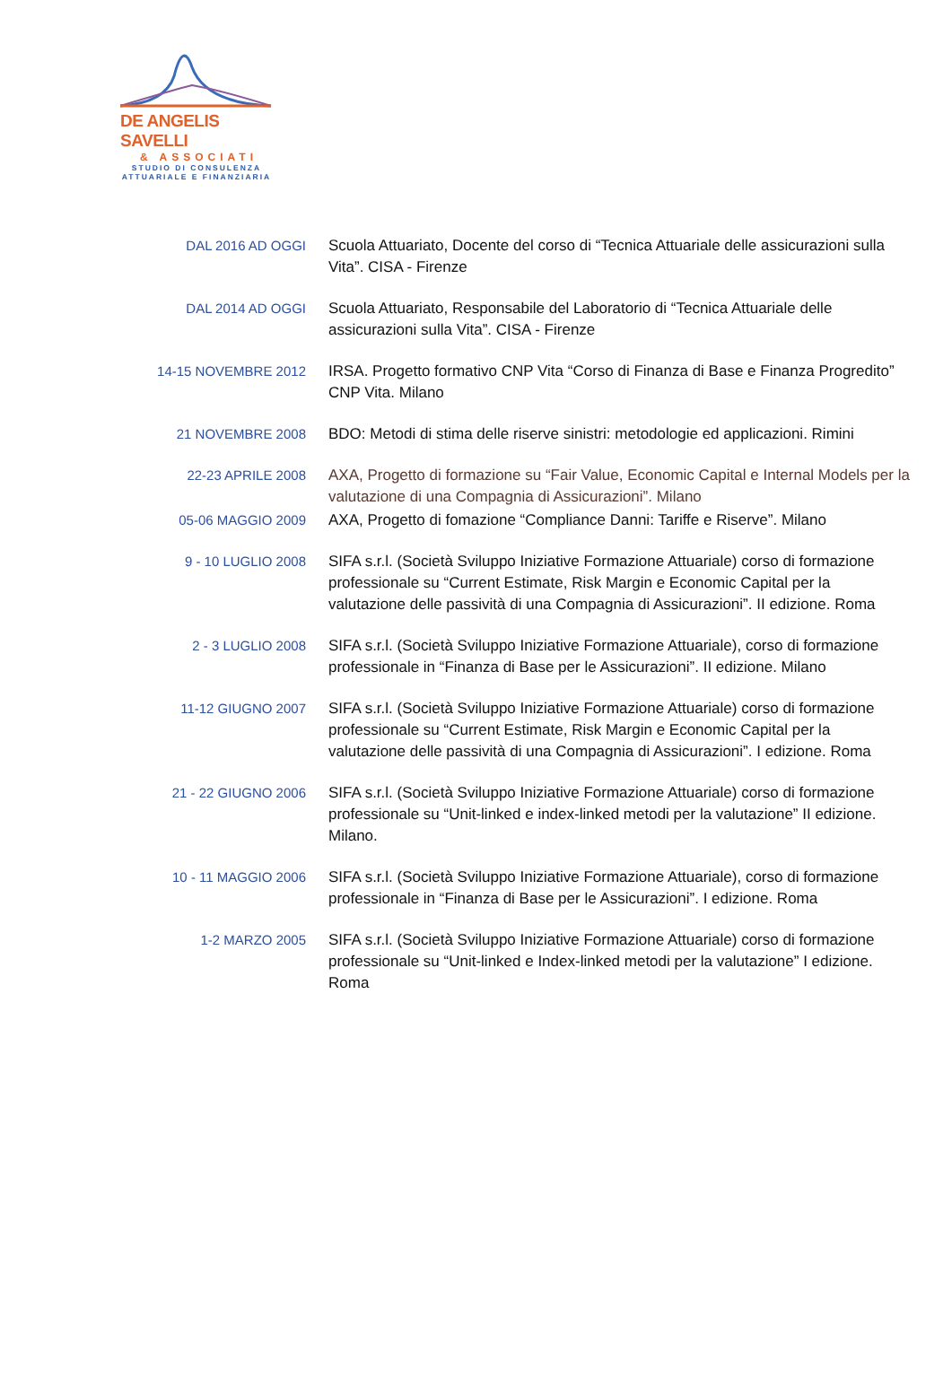DE ANGELIS SAVELLI
& ASSOCIATI
STUDIO DI CONSULENZA
ATTUARIALE E FINANZIARIA
DAL 2016 AD OGGI
Scuola Attuariato, Docente del corso di “Tecnica Attuariale delle assicurazioni sulla Vita”. CISA - Firenze
DAL 2014 AD OGGI
Scuola Attuariato, Responsabile del Laboratorio di “Tecnica Attuariale delle assicurazioni sulla Vita”. CISA - Firenze
14-15 NOVEMBRE 2012
IRSA. Progetto formativo CNP Vita “Corso di Finanza di Base e Finanza Progredito” CNP Vita. Milano
21 NOVEMBRE 2008
BDO: Metodi di stima delle riserve sinistri: metodologie ed applicazioni. Rimini
22-23 APRILE 2008
AXA, Progetto di formazione su “Fair Value, Economic Capital e Internal Models per la valutazione di una Compagnia di Assicurazioni”. Milano
05-06 MAGGIO 2009
AXA, Progetto di fomazione “Compliance Danni: Tariffe e Riserve”. Milano
9 - 10 LUGLIO 2008
SIFA s.r.l. (Società Sviluppo Iniziative Formazione Attuariale) corso di formazione professionale su “Current Estimate, Risk Margin e Economic Capital per la valutazione delle passività di una Compagnia di Assicurazioni”. II edizione. Roma
2 - 3 LUGLIO 2008
SIFA s.r.l. (Società Sviluppo Iniziative Formazione Attuariale), corso di formazione professionale in “Finanza di Base per le Assicurazioni”. II edizione. Milano
11-12 GIUGNO 2007
SIFA s.r.l. (Società Sviluppo Iniziative Formazione Attuariale) corso di formazione professionale su “Current Estimate, Risk Margin e Economic Capital per la valutazione delle passività di una Compagnia di Assicurazioni”. I edizione. Roma
21 - 22 GIUGNO 2006
SIFA s.r.l. (Società Sviluppo Iniziative Formazione Attuariale) corso di formazione professionale su “Unit-linked e index-linked metodi per la valutazione” II edizione. Milano.
10 - 11 MAGGIO 2006
SIFA s.r.l. (Società Sviluppo Iniziative Formazione Attuariale), corso di formazione professionale in “Finanza di Base per le Assicurazioni”. I edizione. Roma
1-2 MARZO 2005
SIFA s.r.l. (Società Sviluppo Iniziative Formazione Attuariale) corso di formazione professionale su “Unit-linked e Index-linked metodi per la valutazione” I edizione. Roma